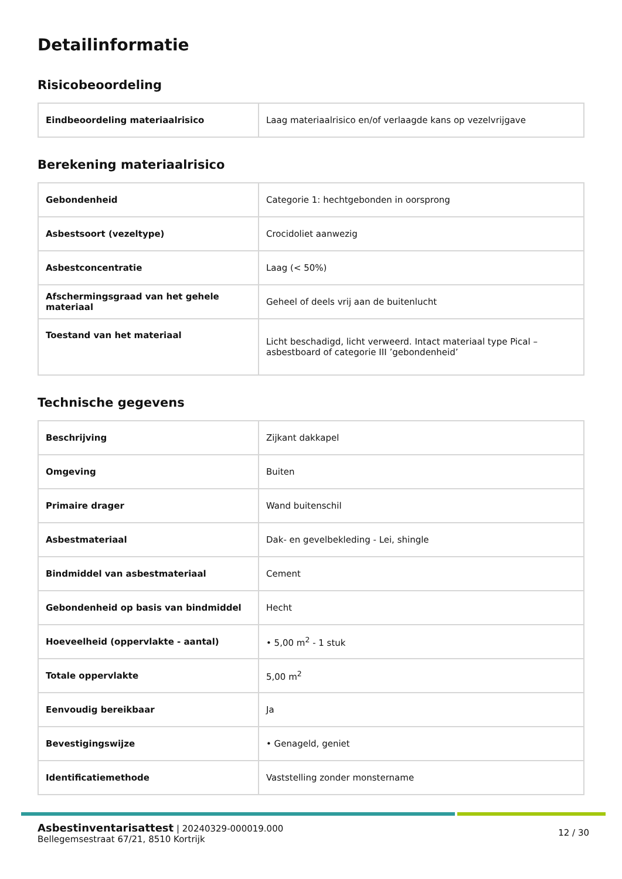Detailinformatie
Risicobeoordeling
| Eindbeoordeling materiaalrisico | Laag materiaalrisico en/of verlaagde kans op vezelvrijgave |
Berekening materiaalrisico
| Gebondenheid | Categorie 1: hechtgebonden in oorsprong |
| Asbestsoort (vezeltype) | Crocidoliet aanwezig |
| Asbestconcentratie | Laag (< 50%) |
| Afschermingsgraad van het gehele materiaal | Geheel of deels vrij aan de buitenlucht |
| Toestand van het materiaal | Licht beschadigd, licht verweerd. Intact materiaal type Pical – asbestboard of categorie III ’gebondenheid’ |
Technische gegevens
| Beschrijving | Zijkant dakkapel |
| Omgeving | Buiten |
| Primaire drager | Wand buitenschil |
| Asbestmateriaal | Dak- en gevelbekleding - Lei, shingle |
| Bindmiddel van asbestmateriaal | Cement |
| Gebondenheid op basis van bindmiddel | Hecht |
| Hoeveelheid (oppervlakte - aantal) | • 5,00 m<sup>2</sup> - 1 stuk |
| Totale oppervlakte | 5,00 m<sup>2</sup> |
| Eenvoudig bereikbaar | Ja |
| Bevestigingswijze | • Genageld, geniet |
| Identificatiemethode | Vaststelling zonder monstername |
Asbestinventarisattest | 20240329-000019.000
Bellegemsestraat 67/21, 8510 Kortrijk
12 / 30